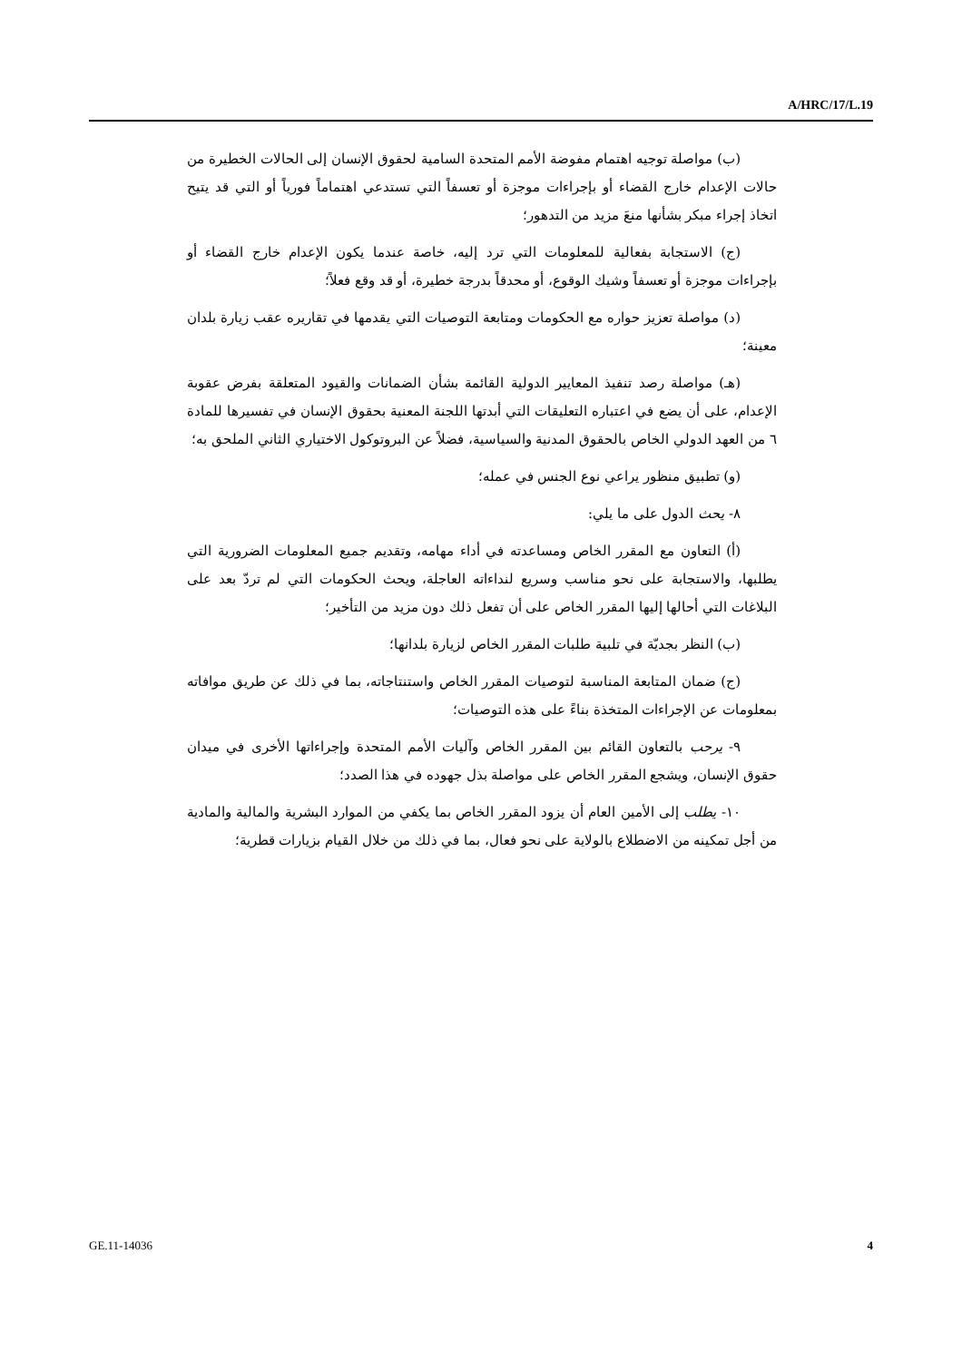A/HRC/17/L.19
(ب) مواصلة توجيه اهتمام مفوضة الأمم المتحدة السامية لحقوق الإنسان إلى الحالات الخطيرة من حالات الإعدام خارج القضاء أو بإجراءات موجزة أو تعسفاً التي تستدعي اهتماماً فورياً أو التي قد يتيح اتخاذ إجراء مبكر بشأنها منعَ مزيد من التدهور؛
(ج) الاستجابة بفعالية للمعلومات التي ترد إليه، خاصة عندما يكون الإعدام خارج القضاء أو بإجراءات موجزة أو تعسفاً وشيك الوقوع، أو محدقاً بدرجة خطيرة، أو قد وقع فعلاً؛
(د) مواصلة تعزيز حواره مع الحكومات ومتابعة التوصيات التي يقدمها في تقاريره عقب زيارة بلدان معينة؛
(هـ) مواصلة رصد تنفيذ المعايير الدولية القائمة بشأن الضمانات والقيود المتعلقة بفرض عقوبة الإعدام، على أن يضع في اعتباره التعليقات التي أبدتها اللجنة المعنية بحقوق الإنسان في تفسيرها للمادة ٦ من العهد الدولي الخاص بالحقوق المدنية والسياسية، فضلاً عن البروتوكول الاختياري الثاني الملحق به؛
(و) تطبيق منظور يراعي نوع الجنس في عمله؛
٨- يحث الدول على ما يلي:
(أ) التعاون مع المقرر الخاص ومساعدته في أداء مهامه، وتقديم جميع المعلومات الضرورية التي يطلبها، والاستجابة على نحو مناسب وسريع لنداءاته العاجلة، ويحث الحكومات التي لم تردّ بعد على البلاغات التي أحالها إليها المقرر الخاص على أن تفعل ذلك دون مزيد من التأخير؛
(ب) النظر بجديّة في تلبية طلبات المقرر الخاص لزيارة بلدانها؛
(ج) ضمان المتابعة المناسبة لتوصيات المقرر الخاص واستنتاجاته، بما في ذلك عن طريق موافاته بمعلومات عن الإجراءات المتخذة بناءً على هذه التوصيات؛
٩- يرحب بالتعاون القائم بين المقرر الخاص وآليات الأمم المتحدة وإجراءاتها الأخرى في ميدان حقوق الإنسان، ويشجع المقرر الخاص على مواصلة بذل جهوده في هذا الصدد؛
١٠- يطلب إلى الأمين العام أن يزود المقرر الخاص بما يكفي من الموارد البشرية والمالية والمادية من أجل تمكينه من الاضطلاع بالولاية على نحو فعال، بما في ذلك من خلال القيام بزيارات قطرية؛
GE.11-14036 4